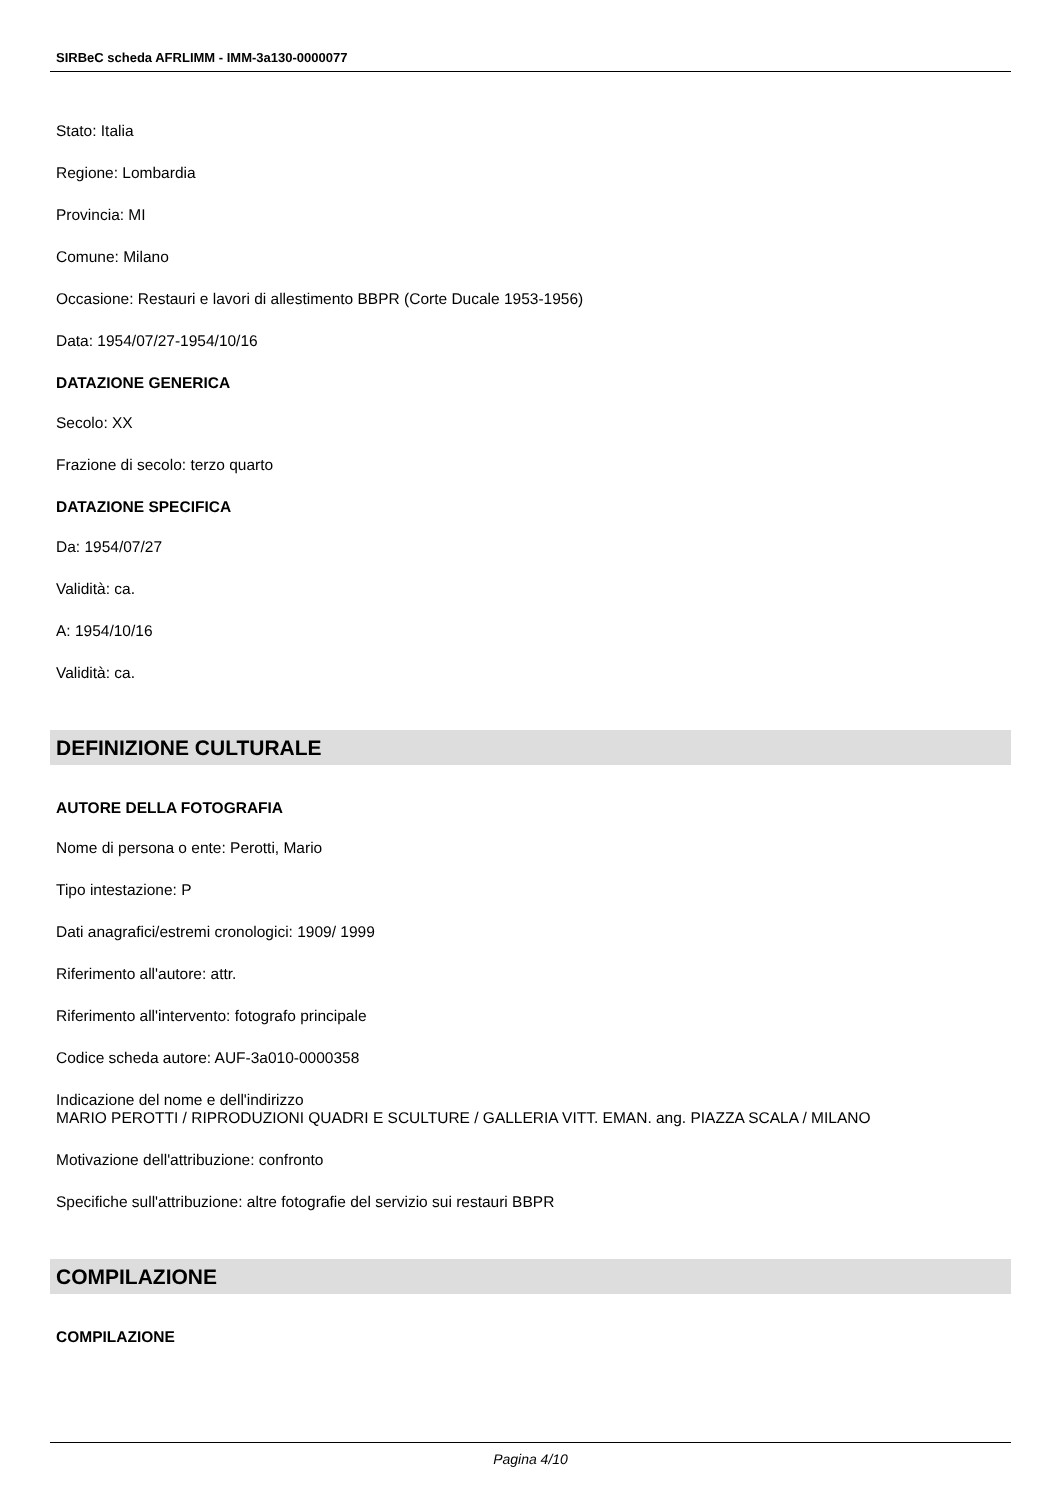SIRBeC scheda AFRLIMM - IMM-3a130-0000077
Stato: Italia
Regione: Lombardia
Provincia: MI
Comune: Milano
Occasione: Restauri e lavori di allestimento BBPR (Corte Ducale 1953-1956)
Data: 1954/07/27-1954/10/16
DATAZIONE GENERICA
Secolo: XX
Frazione di secolo: terzo quarto
DATAZIONE SPECIFICA
Da: 1954/07/27
Validità: ca.
A: 1954/10/16
Validità: ca.
DEFINIZIONE CULTURALE
AUTORE DELLA FOTOGRAFIA
Nome di persona o ente: Perotti, Mario
Tipo intestazione: P
Dati anagrafici/estremi cronologici: 1909/ 1999
Riferimento all'autore: attr.
Riferimento all'intervento: fotografo principale
Codice scheda autore: AUF-3a010-0000358
Indicazione del nome e dell'indirizzo
MARIO PEROTTI / RIPRODUZIONI QUADRI E SCULTURE / GALLERIA VITT. EMAN. ang. PIAZZA SCALA / MILANO
Motivazione dell'attribuzione: confronto
Specifiche sull'attribuzione: altre fotografie del servizio sui restauri BBPR
COMPILAZIONE
COMPILAZIONE
Pagina 4/10